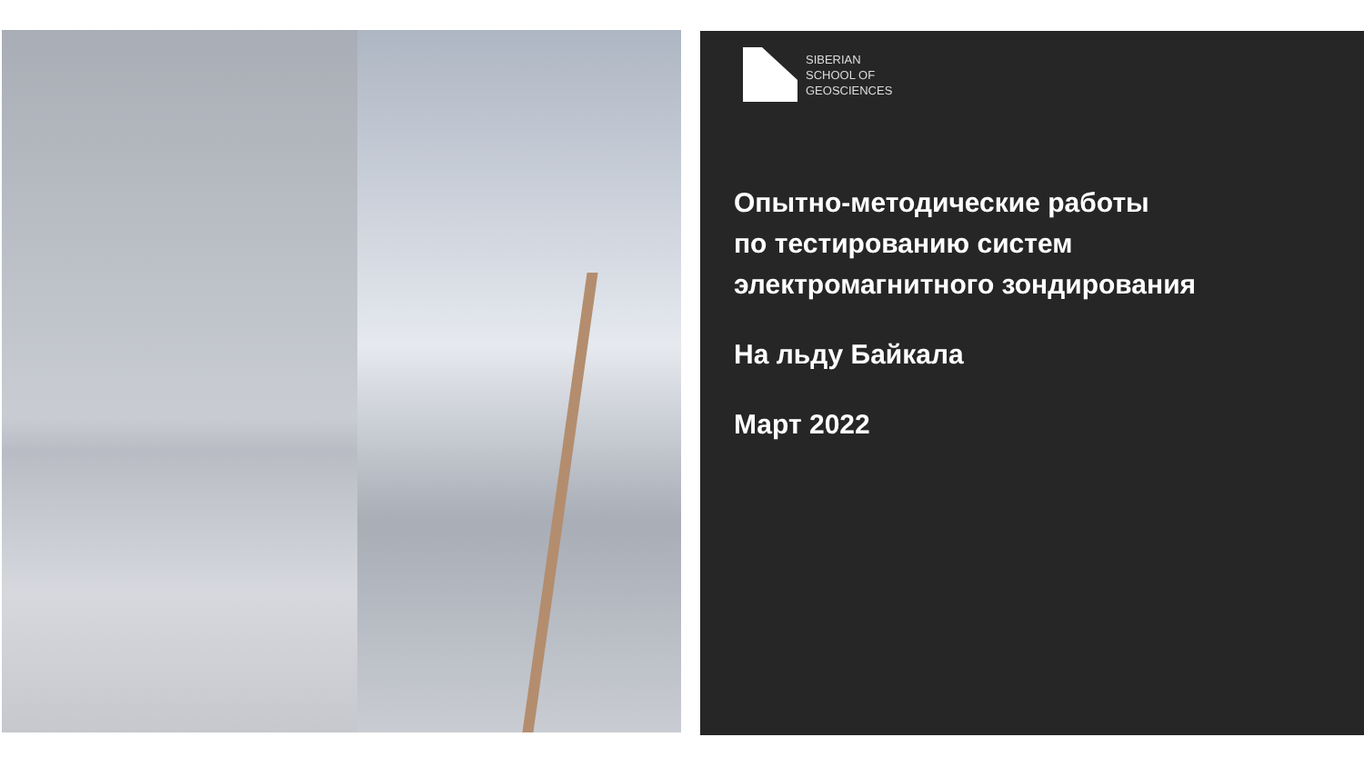SIBERIAN
SCHOOL OF
GEOSCIENCES
Опытно-методические работы
по тестированию систем
электромагнитного зондирования
На льду Байкала
Март 2022